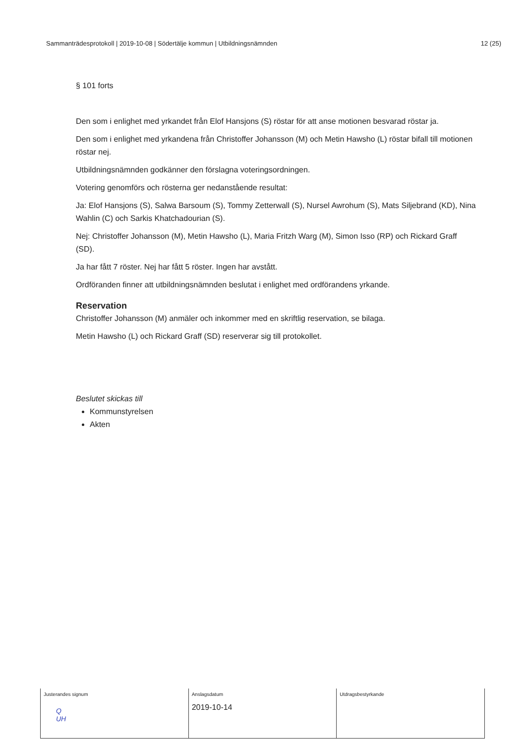Sammanträdesprotokoll | 2019-10-08 | Södertälje kommun | Utbildningsnämnden 12 (25)
§ 101 forts
Den som i enlighet med yrkandet från Elof Hansjons (S) röstar för att anse motionen besvarad röstar ja.
Den som i enlighet med yrkandena från Christoffer Johansson (M) och Metin Hawsho (L) röstar bifall till motionen röstar nej.
Utbildningsnämnden godkänner den förslagna voteringsordningen.
Votering genomförs och rösterna ger nedanstående resultat:
Ja: Elof Hansjons (S), Salwa Barsoum (S), Tommy Zetterwall (S), Nursel Awrohum (S), Mats Siljebrand (KD), Nina Wahlin (C) och Sarkis Khatchadourian (S).
Nej: Christoffer Johansson (M), Metin Hawsho (L), Maria Fritzh Warg (M), Simon Isso (RP) och Rickard Graff (SD).
Ja har fått 7 röster. Nej har fått 5 röster. Ingen har avstått.
Ordföranden finner att utbildningsnämnden beslutat i enlighet med ordförandens yrkande.
Reservation
Christoffer Johansson (M) anmäler och inkommer med en skriftlig reservation, se bilaga.
Metin Hawsho (L) och Rickard Graff (SD) reserverar sig till protokollet.
Beslutet skickas till
Kommunstyrelsen
Akten
| Justerandes signum Q UH | Anslagsdatum 2019-10-14 | Utdragsbestyrkande |